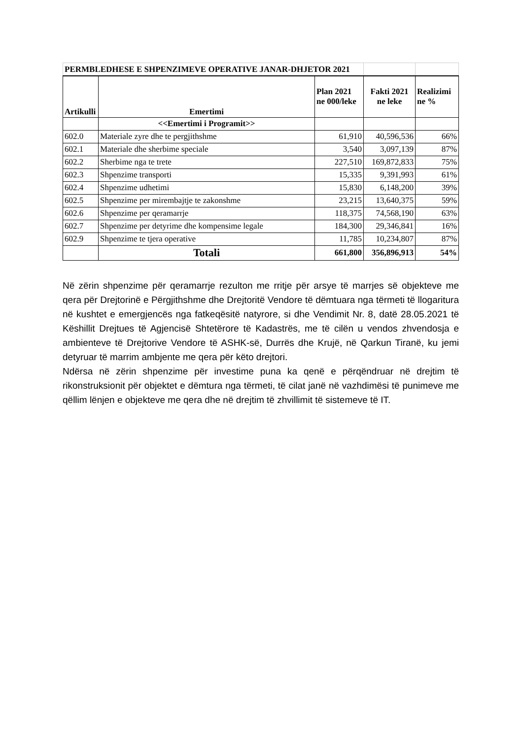| PERMBLEDHESE E SHPENZIMEVE OPERATIVE JANAR-DHJETOR 2021 | | | | |
| Artikulli | Emertimi | Plan 2021 ne 000/leke | Fakti 2021 ne leke | Realizimi ne % |
| | <<Emertimi i Programit>> | | | |
| 602.0 | Materiale zyre dhe te pergjithshme | 61,910 | 40,596,536 | 66% |
| 602.1 | Materiale dhe sherbime speciale | 3,540 | 3,097,139 | 87% |
| 602.2 | Sherbime nga te trete | 227,510 | 169,872,833 | 75% |
| 602.3 | Shpenzime transporti | 15,335 | 9,391,993 | 61% |
| 602.4 | Shpenzime udhetimi | 15,830 | 6,148,200 | 39% |
| 602.5 | Shpenzime per mirembajtje te zakonshme | 23,215 | 13,640,375 | 59% |
| 602.6 | Shpenzime per qeramarrje | 118,375 | 74,568,190 | 63% |
| 602.7 | Shpenzime per detyrime dhe kompensime legale | 184,300 | 29,346,841 | 16% |
| 602.9 | Shpenzime te tjera operative | 11,785 | 10,234,807 | 87% |
| | Totali | 661,800 | 356,896,913 | 54% |
Në zërin shpenzime për qeramarrje rezulton me rritje për arsye të marrjes së objekteve me qera për Drejtorinë e Përgjithshme dhe Drejtoritë Vendore të dëmtuara nga tërmeti të llogaritura në kushtet e emergjencës nga fatkeqësitë natyrore, si dhe Vendimit Nr. 8, datë 28.05.2021 të Këshillit Drejtues të Agjencisë Shtetërore të Kadastrës, me të cilën u vendos zhvendosja e ambienteve të Drejtorive Vendore të ASHK-së, Durrës dhe Krujë, në Qarkun Tiranë, ku jemi detyruar të marrim ambjente me qera për këto drejtori.
Ndërsa në zërin shpenzime për investime puna ka qenë e përqëndruar në drejtim të rikonstruksionit për objektet e dëmtura nga tërmeti, të cilat janë në vazhdimësi të punimeve me qëllim lënjen e objekteve me qera dhe në drejtim të zhvillimit të sistemeve të IT.